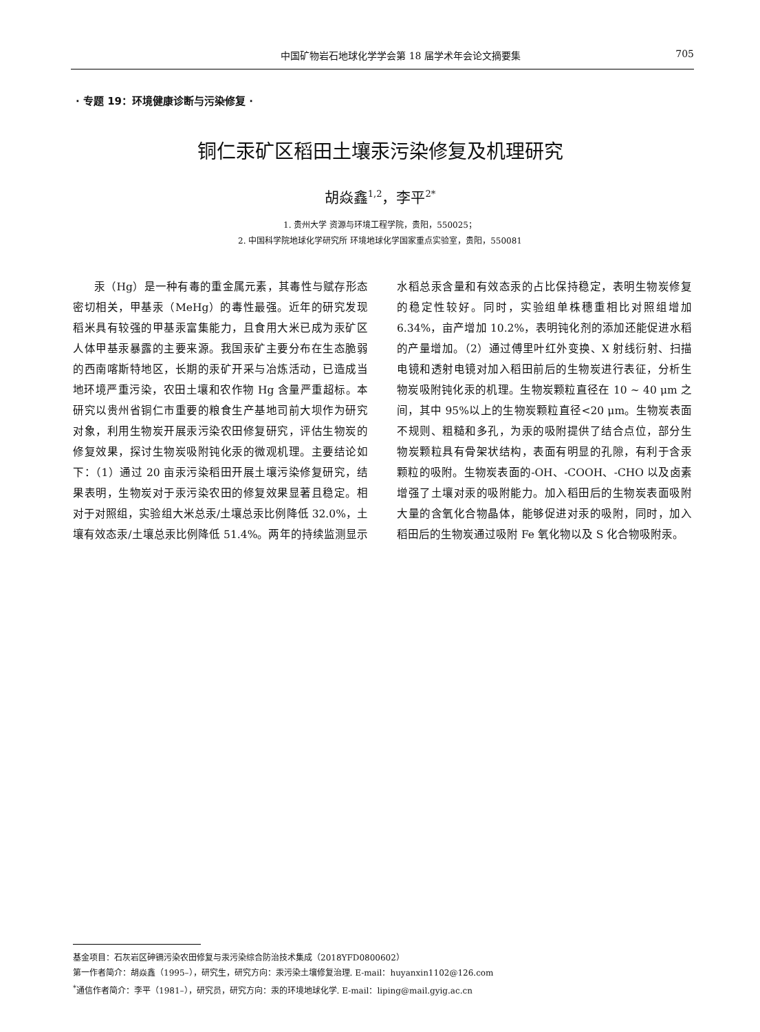中国矿物岩石地球化学学会第 18 届学术年会论文摘要集 705
· 专题 19：环境健康诊断与污染修复 ·
铜仁汞矿区稻田土壤汞污染修复及机理研究
胡焱鑫<sup>1,2</sup>，李平<sup>2*</sup>
1. 贵州大学 资源与环境工程学院，贵阳，550025；
2. 中国科学院地球化学研究所 环境地球化学国家重点实验室，贵阳，550081
汞（Hg）是一种有毒的重金属元素，其毒性与赋存形态密切相关，甲基汞（MeHg）的毒性最强。近年的研究发现稻米具有较强的甲基汞富集能力，且食用大米已成为汞矿区人体甲基汞暴露的主要来源。我国汞矿主要分布在生态脆弱的西南喀斯特地区，长期的汞矿开采与冶炼活动，已造成当地环境严重污染，农田土壤和农作物 Hg 含量严重超标。本研究以贵州省铜仁市重要的粮食生产基地司前大坝作为研究对象，利用生物炭开展汞污染农田修复研究，评估生物炭的修复效果，探讨生物炭吸附钝化汞的微观机理。主要结论如下：（1）通过 20 亩汞污染稻田开展土壤污染修复研究，结果表明，生物炭对于汞污染农田的修复效果显著且稳定。相对于对照组，实验组大米总汞/土壤总汞比例降低 32.0%，土壤有效态汞/土壤总汞比例降低 51.4%。两年的持续监测显示水稻总汞含量和有效态汞的占比保持稳定，表明生物炭修复的稳定性较好。同时，实验组单株穗重相比对照组增加 6.34%，亩产增加 10.2%，表明钝化剂的添加还能促进水稻的产量增加。（2）通过傅里叶红外变换、X 射线衍射、扫描电镜和透射电镜对加入稻田前后的生物炭进行表征，分析生物炭吸附钝化汞的机理。生物炭颗粒直径在 10 ~ 40 μm 之间，其中 95%以上的生物炭颗粒直径<20 μm。生物炭表面不规则、粗糙和多孔，为汞的吸附提供了结合点位，部分生物炭颗粒具有骨架状结构，表面有明显的孔隙，有利于含汞颗粒的吸附。生物炭表面的-OH、-COOH、-CHO 以及卤素增强了土壤对汞的吸附能力。加入稻田后的生物炭表面吸附大量的含氧化合物晶体，能够促进对汞的吸附，同时，加入稻田后的生物炭通过吸附 Fe 氧化物以及 S 化合物吸附汞。
基金项目：石灰岩区砷镉污染农田修复与汞污染综合防治技术集成（2018YFD0800602）
第一作者简介：胡焱鑫（1995–），研究生，研究方向：汞污染土壤修复治理. E-mail：huyanxin1102@126.com
<sup>*</sup> 通信作者简介：李平（1981–），研究员，研究方向：汞的环境地球化学. E-mail：liping@mail.gyig.ac.cn